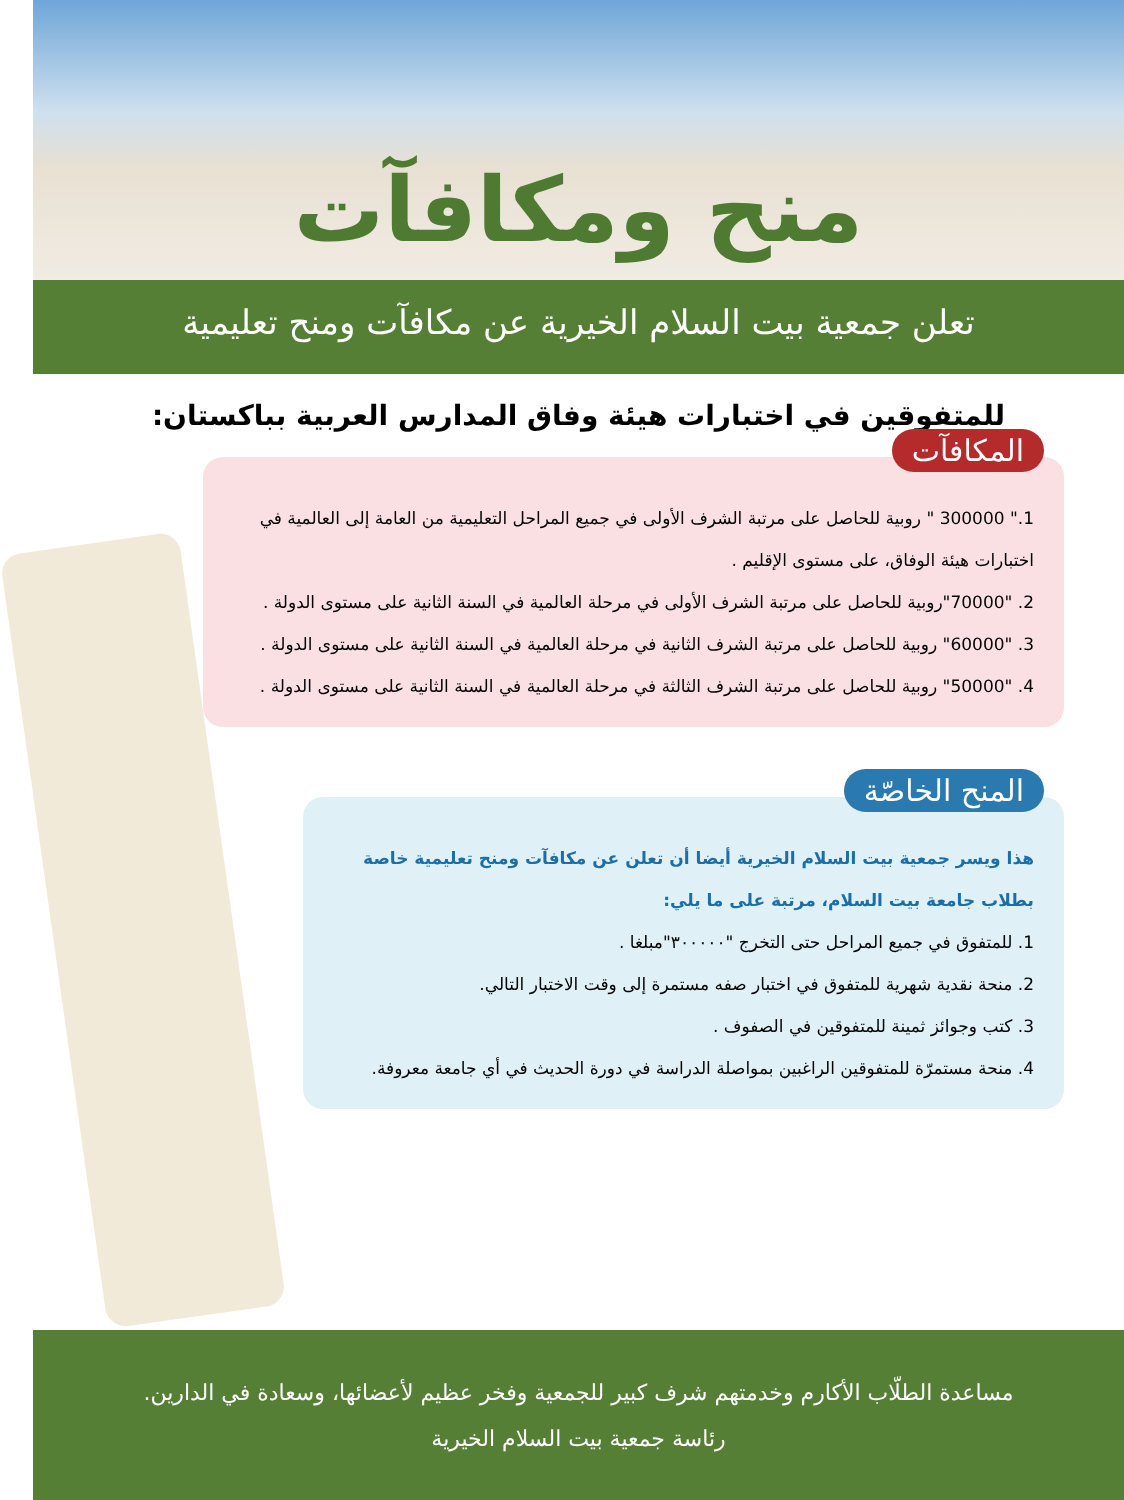منح ومكافآت
تعلن جمعية بيت السلام الخيرية عن مكافآت ومنح تعليمية
للمتفوقين في اختبارات هيئة وفاق المدارس العربية بباكستان:
المكافآت
1." 300000 " روبية للحاصل على مرتبة الشرف الأولى في جميع المراحل التعليمية من العامة إلى العالمية في اختبارات هيئة الوفاق، على مستوى الإقليم .
2. "70000"روبية للحاصل على مرتبة الشرف الأولى في مرحلة العالمية في السنة الثانية على مستوى الدولة .
3. "60000" روبية للحاصل على مرتبة الشرف الثانية في مرحلة العالمية في السنة الثانية على مستوى الدولة .
4. "50000" روبية للحاصل على مرتبة الشرف الثالثة في مرحلة العالمية في السنة الثانية على مستوى الدولة .
المنح الخاصّة
هذا ويسر جمعية بيت السلام الخيرية أيضا أن تعلن عن مكافآت ومنح تعليمية خاصة بطلاب جامعة بيت السلام، مرتبة على ما يلي:
1. للمتفوق في جميع المراحل حتى التخرج "٣٠٠٠٠٠"مبلغا .
2. منحة نقدية شهرية للمتفوق في اختبار صفه مستمرة إلى وقت الاختبار التالي.
3. كتب وجوائز ثمينة للمتفوقين في الصفوف .
4. منحة مستمرّة للمتفوقين الراغبين بمواصلة الدراسة في دورة الحديث في أي جامعة معروفة.
مساعدة الطلّاب الأكارم وخدمتهم شرف كبير للجمعية وفخر عظيم لأعضائها، وسعادة في الدارين.
رئاسة جمعية بيت السلام الخيرية